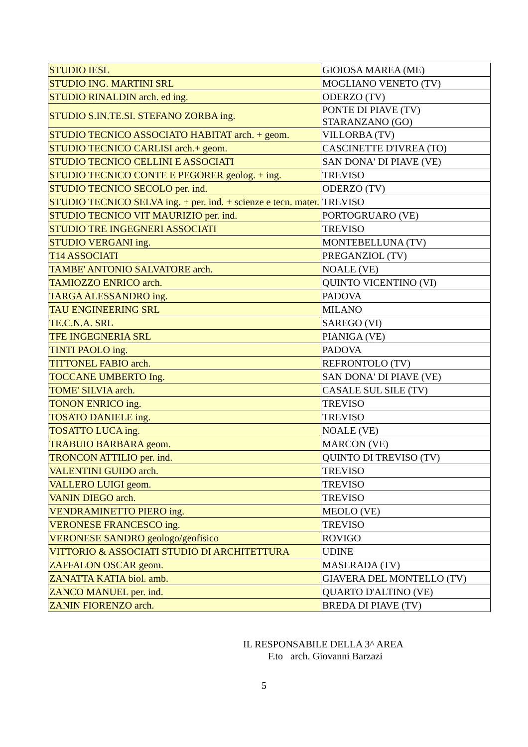| STUDIO IESL | GIOIOSA MAREA (ME) |
| STUDIO ING. MARTINI SRL | MOGLIANO VENETO (TV) |
| STUDIO RINALDIN arch. ed ing. | ODERZO (TV) |
| STUDIO S.IN.TE.SI. STEFANO ZORBA ing. | PONTE DI PIAVE (TV) STARANZANO (GO) |
| STUDIO TECNICO ASSOCIATO HABITAT arch. + geom. | VILLORBA (TV) |
| STUDIO TECNICO CARLISI arch.+ geom. | CASCINETTE D'IVREA (TO) |
| STUDIO TECNICO CELLINI E ASSOCIATI | SAN DONA' DI PIAVE (VE) |
| STUDIO TECNICO CONTE E PEGORER geolog. + ing. | TREVISO |
| STUDIO TECNICO SECOLO per. ind. | ODERZO (TV) |
| STUDIO TECNICO SELVA ing. + per. ind. + scienze e tecn. mater. | TREVISO |
| STUDIO TECNICO VIT MAURIZIO per. ind. | PORTOGRUARO (VE) |
| STUDIO TRE INGEGNERI ASSOCIATI | TREVISO |
| STUDIO VERGANI ing. | MONTEBELLUNA (TV) |
| T14 ASSOCIATI | PREGANZIOL (TV) |
| TAMBE' ANTONIO SALVATORE arch. | NOALE (VE) |
| TAMIOZZO ENRICO arch. | QUINTO VICENTINO (VI) |
| TARGA ALESSANDRO ing. | PADOVA |
| TAU ENGINEERING SRL | MILANO |
| TE.C.N.A. SRL | SAREGO (VI) |
| TFE INGEGNERIA SRL | PIANIGA (VE) |
| TINTI PAOLO ing. | PADOVA |
| TITTONEL FABIO arch. | REFRONTOLO (TV) |
| TOCCANE UMBERTO Ing. | SAN DONA' DI PIAVE (VE) |
| TOME' SILVIA arch. | CASALE SUL SILE (TV) |
| TONON ENRICO ing. | TREVISO |
| TOSATO DANIELE ing. | TREVISO |
| TOSATTO LUCA ing. | NOALE (VE) |
| TRABUIO BARBARA geom. | MARCON (VE) |
| TRONCON ATTILIO per. ind. | QUINTO DI TREVISO (TV) |
| VALENTINI GUIDO arch. | TREVISO |
| VALLERO LUIGI geom. | TREVISO |
| VANIN DIEGO arch. | TREVISO |
| VENDRAMINETTO PIERO ing. | MEOLO (VE) |
| VERONESE FRANCESCO ing. | TREVISO |
| VERONESE SANDRO geologo/geofisico | ROVIGO |
| VITTORIO & ASSOCIATI STUDIO DI ARCHITETTURA | UDINE |
| ZAFFALON OSCAR geom. | MASERADA (TV) |
| ZANATTA KATIA biol. amb. | GIAVERA DEL MONTELLO (TV) |
| ZANCO MANUEL per. ind. | QUARTO D'ALTINO (VE) |
| ZANIN FIORENZO arch. | BREDA DI PIAVE (TV) |
IL RESPONSABILE DELLA 3^ AREA
F.to arch. Giovanni Barzazi
5